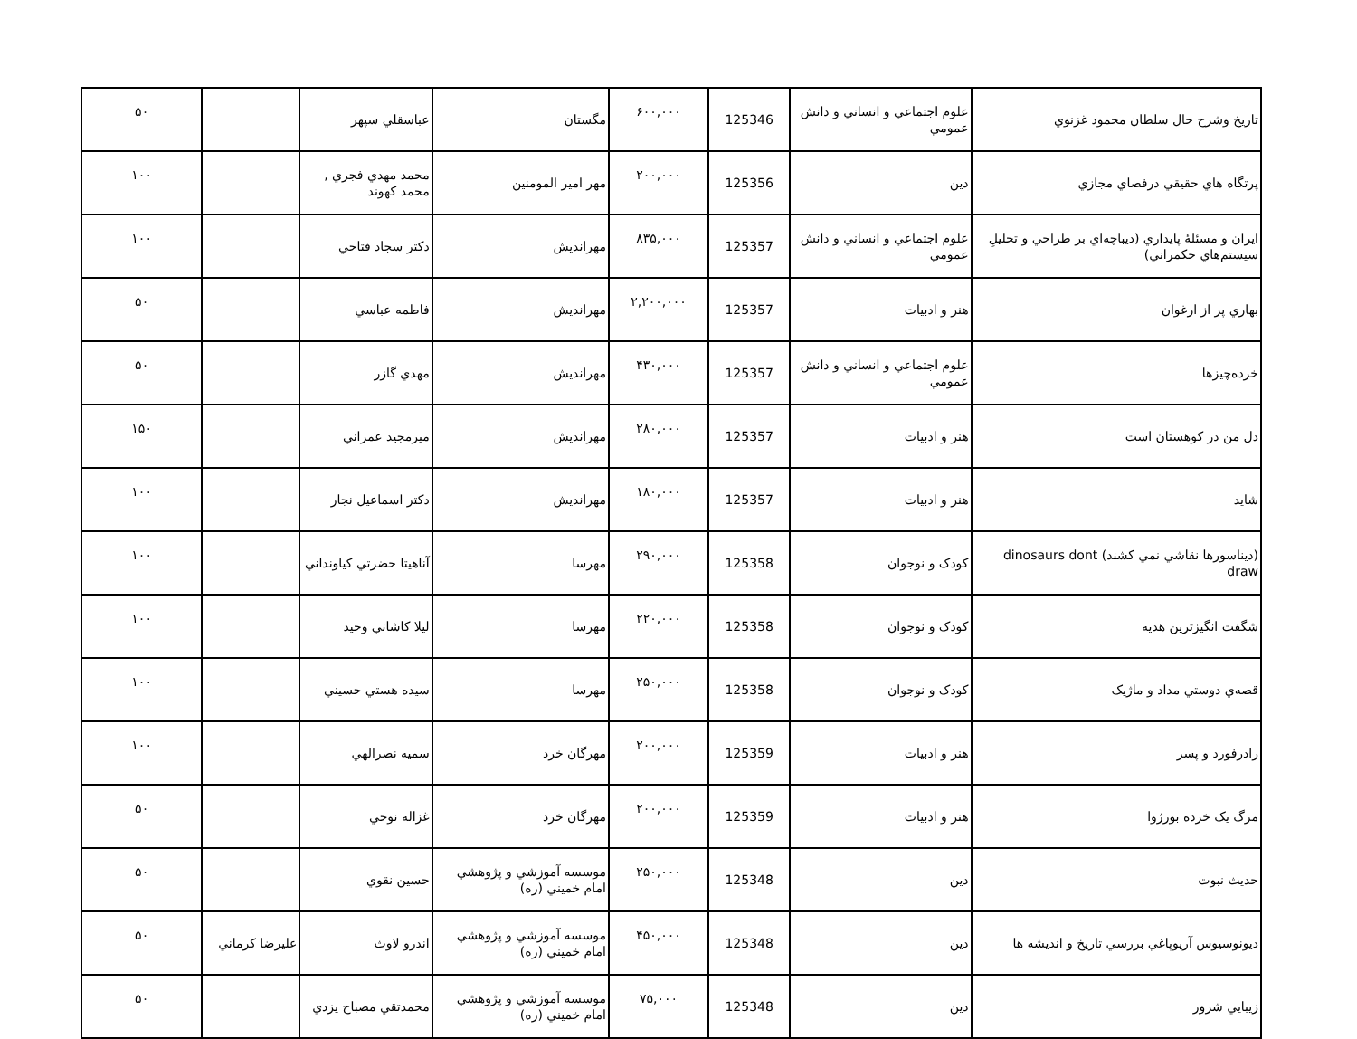| تاريخ وشرح حال سلطان محمود غزنوي | علوم اجتماعي و انساني و دانش عمومي | 125346 | ۶۰۰,۰۰۰ | مگستان | عباسقلي سپهر | | ۵۰ |
| پرتگاه هاي حقيقي درفضاي مجازي | دين | 125356 | ۲۰۰,۰۰۰ | مهر امير المومنين | محمد مهدي فجري , محمد كهوند | | ۱۰۰ |
| ايران و مسئلۀ پايداري (ديباچه‌اي بر طراحي و تحليلِ سيستم‌هاي حكمراني) | علوم اجتماعي و انساني و دانش عمومي | 125357 | ۸۳۵,۰۰۰ | مهرانديش | دكتر سجاد فتاحي | | ۱۰۰ |
| بهاري پر از ارغوان | هنر و ادبيات | 125357 | ۲,۲۰۰,۰۰۰ | مهرانديش | فاطمه عباسي | | ۵۰ |
| خرده‌چيزها | علوم اجتماعي و انساني و دانش عمومي | 125357 | ۴۳۰,۰۰۰ | مهرانديش | مهدي گازر | | ۵۰ |
| دل من در كوهستان است | هنر و ادبيات | 125357 | ۲۸۰,۰۰۰ | مهرانديش | ميرمجيد عمراني | | ۱۵۰ |
| شايد | هنر و ادبيات | 125357 | ۱۸۰,۰۰۰ | مهرانديش | دكتر اسماعيل نجار | | ۱۰۰ |
| (ديناسورها نقاشي نمي كشند) dinosaurs dont draw | كودک و نوجوان | 125358 | ۲۹۰,۰۰۰ | مهرسا | آناهيتا حضرتي كياونداني | | ۱۰۰ |
| شگفت انگيزترين هديه | كودک و نوجوان | 125358 | ۲۲۰,۰۰۰ | مهرسا | ليلا كاشاني وحيد | | ۱۰۰ |
| قصه‌ي دوستي مداد و ماژيک | كودک و نوجوان | 125358 | ۲۵۰,۰۰۰ | مهرسا | سيده هستي حسيني | | ۱۰۰ |
| رادرفورد و پسر | هنر و ادبيات | 125359 | ۲۰۰,۰۰۰ | مهرگان خرد | سميه نصرالهي | | ۱۰۰ |
| مرگ يک خرده بورژوا | هنر و ادبيات | 125359 | ۲۰۰,۰۰۰ | مهرگان خرد | غزاله نوحي | | ۵۰ |
| حديث نبوت | دين | 125348 | ۲۵۰,۰۰۰ | موسسه آموزشي و پژوهشي امام خميني (ره) | حسين نقوي | | ۵۰ |
| ديونوسيوس آريوپاغي بررسي تاريخ و انديشه ها | دين | 125348 | ۴۵۰,۰۰۰ | موسسه آموزشي و پژوهشي امام خميني (ره) | اندرو لاوث | عليرضا كرماني | ۵۰ |
| زيبايي شرور | دين | 125348 | ۷۵,۰۰۰ | موسسه آموزشي و پژوهشي امام خميني (ره) | محمدتقي مصباح يزدي | | ۵۰ |